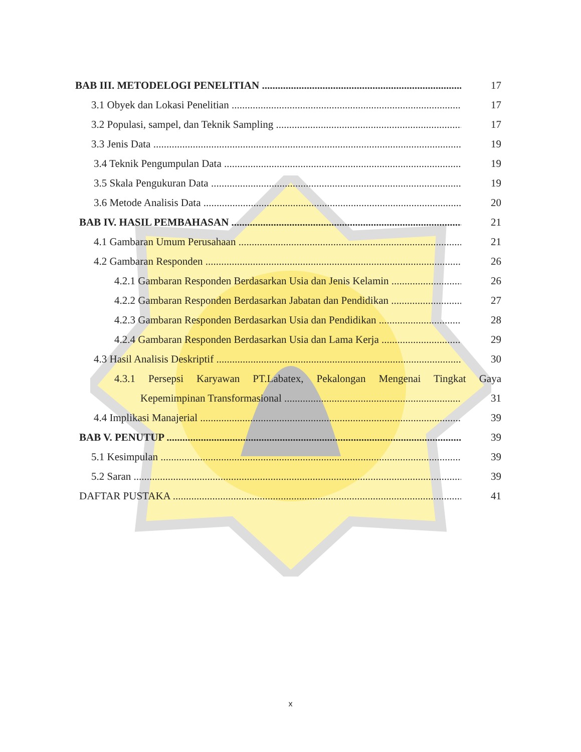BAB III. METODELOGI PENELITIAN 17
3.1 Obyek dan Lokasi Penelitian 17
3.2 Populasi, sampel, dan Teknik Sampling 17
3.3 Jenis Data 19
3.4 Teknik Pengumpulan Data 19
3.5 Skala Pengukuran Data 19
3.6 Metode Analisis Data 20
BAB IV. HASIL PEMBAHASAN 21
4.1 Gambaran Umum Perusahaan 21
4.2 Gambaran Responden 26
4.2.1 Gambaran Responden Berdasarkan Usia dan Jenis Kelamin 26
4.2.2 Gambaran Responden Berdasarkan Jabatan dan Pendidikan 27
4.2.3 Gambaran Responden Berdasarkan Usia dan Pendidikan 28
4.2.4 Gambaran Responden Berdasarkan Usia dan Lama Kerja 29
4.3 Hasil Analisis Deskriptif 30
4.3.1 Persepsi Karyawan PT.Labatex, Pekalongan Mengenai Tingkat Gaya
Kepemimpinan Transformasional 31
4.4 Implikasi Manajerial 39
BAB V. PENUTUP 39
5.1 Kesimpulan 39
5.2 Saran 39
DAFTAR PUSTAKA 41
x